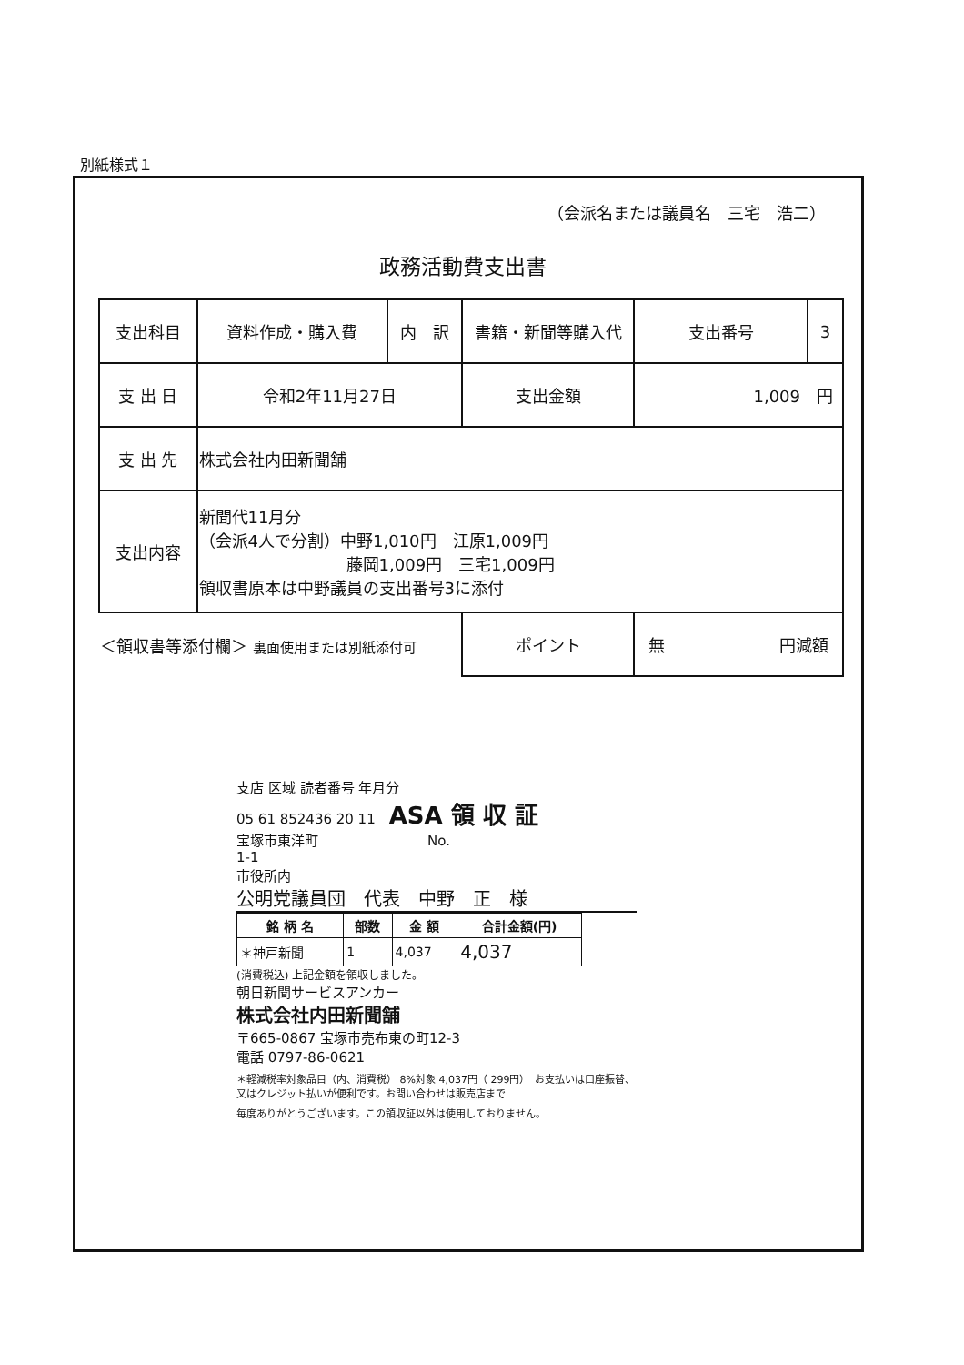別紙様式１
（会派名または議員名　三宅　浩二）
政務活動費支出書
| 支出科目 | 資料作成・購入費 | 内 訳 | 書籍・新聞等購入代 | 支出番号 | 3 |
| 支 出 日 | 令和2年11月27日 | | 支出金額 | 1,009 円 | |
| 支 出 先 | 株式会社内田新聞舗 | | | | |
| 支出内容 | 新聞代11月分 （会派4人で分割）中野1,010円 江原1,009円 藤岡1,009円 三宅1,009円 領収書原本は中野議員の支出番号3に添付 | | | | |
| ＜領収書等添付欄＞ 裏面使用または別紙添付可 | | | ポイント | 無 円減額 | |
支店 区域 読者番号 年月分
05 61 852436 20 11　ASA 領 収 証
宝塚市東洋町　　　　　　　　No.
1-1
市役所内
公明党議員団　代表　中野　正　様
| 銘 柄 名 | 部数 | 金 額 | 合計金額(円) |
| --- | --- | --- | --- |
| ＊神戸新聞 | 1 | 4,037 | 4,037 |
(消費税込) 上記金額を領収しました。
朝日新聞サービスアンカー
株式会社内田新聞舗
〒665-0867 宝塚市売布東の町12-3
電話 0797-86-0621
＊軽減税率対象品目（内、消費税） 8%対象 4,037円（ 299円）　お支払いは口座振替、又はクレジット払いが便利です。お問い合わせは販売店まで
毎度ありがとうございます。この領収証以外は使用しておりません。